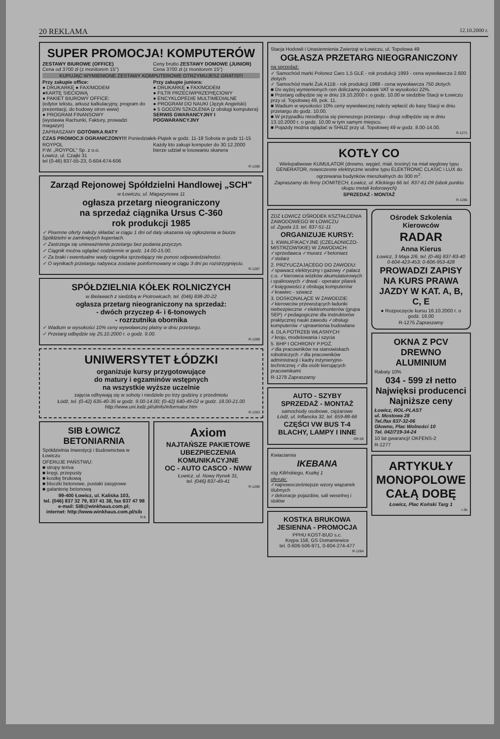20 REKLAMA 12.10.2000 r.
SUPER PROMOCJA! KOMPUTERÓW
ZESTAWY BIUROWE (OFFICE)
Cena od 3700 zł (z monitorem 15")
Ceny brutto ZESTAWY DOMOWE (JUNIOR)
Cena 3700 zł (z monitorem 15")
KUPUJĄC WYMIENIONE ZESTAWY KOMPUTEROWE OTRZYMUJESZ GRATIS!!!
Przy zakupie office:
● DRUKARKĘ ● FAX/MODEM
●KARTĘ SIECIOWĄ
● PAKIET BIUROWY OFFICE:
(edytor tekstu, arkusz kalkulacyjny, program do prezentacji, do budowy stron www)
● PROGRAM FINANSOWY
(wystawia Rachunki, Faktury, prowadzi magazyn)
Przy zakupie juniora:
● DRUKARKĘ ● FAX/MODEM
● FILTR PRZECIWPRZEPIĘCIOWY
● ENCYKLOPEDIE MULTIMEDIALNE
● PROGRAM DO NAUKI (Język Angielski)
● 5 GODZIN SZKOLENIA (z obsługi komputera)
SERWIS GWARANCYJNY I POGWARANCYJNY
ZAPRASZAMY GOTÓWKA RATY
CZAS PROMOCJI OGRANICZONY!!! Poniedziałek-Piątek w godz. 11-18 Sobota w godz 11-15
ROYPOL
P.W. „ROYPOL" Sp. z o.o.
Łowicz, ul. Czajki 31
tel (0-46) 837-55-23, 0-604-674-606
Każdy kto zakupi komputer do 30.12.2000 bierze udział w losowaniu skanera
R-1286
Zarząd Rejonowej Spółdzielni Handlowej „SCH"
w Łowiczu, ul. Magazynowa 11
ogłasza przetarg nieograniczony
na sprzedaż ciągnika Ursus C-360
rok produkcji 1985
✓ Pisemne oferty należy składać w ciągu 1 dni od daty ukazania się ogłoszenia w biurze Spółdzielni w zamkniętych kopertach.
✓ Zastrzega się unieważnienie przetargu bez podania przyczyn.
✓ Ciągnik można oglądać codziennie w godz. 14.00-15.00.
✓ Za braki i ewentualne wady ciągnika sprzedający nie ponosi odpowiedzialności.
✓ O wynikach przetargu nabywca zostanie poinformowany w ciągu 3 dni po rozstrzygnięciu.
R-1287
SPÓŁDZIELNIA KÓŁEK ROLNICZYCH
w Bielawach z siedzibą w Piotrowicach, tel. (046) 838-20-22
ogłasza przetarg nieograniczony na sprzedaż:
- dwóch przyczep 4- i 6-tonowych
- rozrzutnika obornika
✓ Wadium w wysokości 10% ceny wywoławczej płatny w dniu przetargu.
✓ Przetarg odbędzie się 25.10.2000 r. o godz. 9.00.
R-1289
UNIWERSYTET ŁÓDZKI
organizuje kursy przygotowujące
do matury i egzaminów wstępnych
na wszystkie wyższe uczelnie
zajęcia odbywają się w soboty i niedziele po trzy godziny z przedmiotu
Łódź, tel. (0-42) 635-40-35 w godz. 9.00-14.00; (0-42) 640-49-02 w godz. 18.00-21.00
http://www.uni.lodz.pl/ulinfo/informator.htm
R-1263
SIB ŁOWICZ BETONIARNIA
Spółdzielnia Inwestycji i Budownictwa w Łowiczu
OFERUJE PAŃSTWU:
■ stropy teriva
■ kręgi, przepusty
■ kostkę brukową
■ bloczki betonowe, pustaki zasypowe
■ galanterię betonową
99-400 Łowicz, ul. Kaliska 103,
tel. (046) 837 32 79, 837 41 38, fax 837 47 98
e-mail: SIB@winkhaus.com.pl;
internet: http://www.winkhaus.com.pl/sib
R-6
Axiom
NAJTAŃSZE PAKIETOWE
UBEZPIECZENIA
KOMUNIKACYJNE
OC - AUTO CASCO - NWW
Łowicz, ul. Nowy Rynek 31,
tel. (046) 837-49-41
R-1266
Stacja Hodowli i Unasiennienia Zwierząt w Łowiczu, ul. Topolowa 49
OGŁASZA PRZETARG NIEOGRANICZONY
na sprzedaż:
✓ Samochód marki Polonez Caro 1,5 GLE - rok produkcji 1993 - cena wywoławcza 2.600 złotych
✓ Samochód marki Żuk A11B - rok produkcji 1988 - cena wywoławcza 750 złotych
■ Do wyżej wymienionych cen doliczamy podatek VAT w wysokości 22%.
■ Przetarg odbędzie się w dniu 19.10.2000 r. o godz. 10.00 w siedzibie Stacji w Łowiczu przy ul. Topolowej 49, pok. 11.
■ Wadium w wysokości 10% ceny wywoławczej należy wpłacić do kasy Stacji w dniu przetargu do godz. 10.00.
■ W przypadku nieodbycia się pierwszego przetargu - drugi odbędzie się w dniu 13.10.2000 r. o godz. 10.00 w tym samym miejscu.
■ Pojazdy można oglądać w SHiUZ przy ul. Topolowej 49 w godz. 8.00-14.00.
R-1271
KOTŁY CO
Wielopaliwowe KUMULATOR (drewno, węgiel, miał, trociny) na miał węglowy typu GENERATOR, nowoczesne elektryczne wodne typu ELEKTRONIC CLASIC i LUX do ogrzewania budynków mieszkalnych do 300 m<sup>2</sup>.
Zapraszamy do firmy DOMITECH, Łowicz, ul. Klickiego 66 tel. 837-61-09 (obok punktu skupu metali kolorowych)
SPRZEDAŻ - MONTAŻ
R-1285
ZDZ ŁOWICZ OŚRODEK KSZTAŁCENIA ZAWODOWEGO W ŁOWICZU
ul. Zgoda 13, tel. 837-51-11
ORGANIZUJE KURSY:
1. KWALIFIKACYJNE (CZELADNICZO-MISTRZOWSKIE) W ZAWODACH:
✓sprzedawca ✓murarz ✓betoniarz ✓stolarz
2. PRZYUCZAJĄCEGO DO ZAWODU:
✓spawacz elektryczny i gazowy ✓palacz c.o. ✓kierowca wózków akumulatorowych i spalinowych ✓drwal - operator pilarek ✓księgowości z obsługą komputerów ✓krawiec - szwacz
3. DOSKONALĄCE W ZAWODZIE:
✓kierowców przewożących ładunki niebezpieczne ✓elektromonterów (grupa SEP) ✓pedagogiczne dla instruktorów praktycznej nauki zawodu ✓obsługi komputerów ✓uprawnienia budowlane
4. DLA POTRZEB WŁASNYCH
✓kroju, modelowania i szycia
5. BHP I OCHRONY P.POŻ.
✓dla pracowników na stanowiskach robotniczych ✓dla pracowników administracji i kadry inżynieryjno-technicznej ✓dla osób kierujących pracownikami
R-1278 Zapraszamy
AUTO - SZYBY
SPRZEDAŻ - MONTAŻ
samochody osobowe, ciężarowe
Łódź, ul. Inflancka 32, tel. 659-88-66
CZĘŚCI VW BUS T-4
BLACHY, LAMPY I INNE
GR-59
Kwiaciarnia
IKEBANA
róg Kilińskiego, Kozłej 1
oferuje:
✓najnowocześniejsze wzory wiązanek ślubnych
✓dekoracje pojazdów, sali weselnej i stołów
KOSTKA BRUKOWA
JESIENNA - PROMOCJA
PPHU KOST-BUD s.c.
Krępa 158, GS Domaniewice
tel. 0-606-506-971, 0-604-274-477
R-1284
Ośrodek Szkolenia Kierowców
RADAR
Anna Kierus
Łowicz, 3 Maja 2/6, tel. (0-46) 837-83-40
0-604-423-453; 0-606-953-428
PROWADZI ZAPISY NA KURS PRAWA JAZDY W KAT. A, B, C, E
● Rozpoczęcie kursu 16.10.2000 r. o godz. 16.00
R-1275 Zapraszamy
OKNA Z PCV DREWNO ALUMINIUM
Rabaty 10%
034 - 599 zł netto
Najwięksi producenci
Najniższe ceny
Łowicz, ROL-PLAST
ul. Mostowa 28
Tel./fax 837-32-06
Głowno, Plac Wolności 10
Tel. 042/719-34-24
10 lat gwarancji! OKFENS-2
R-1277
ARTYKUŁY
MONOPOLOWE
CAŁĄ DOBĘ
Łowicz, Plac Koński Targ 1
r-3b